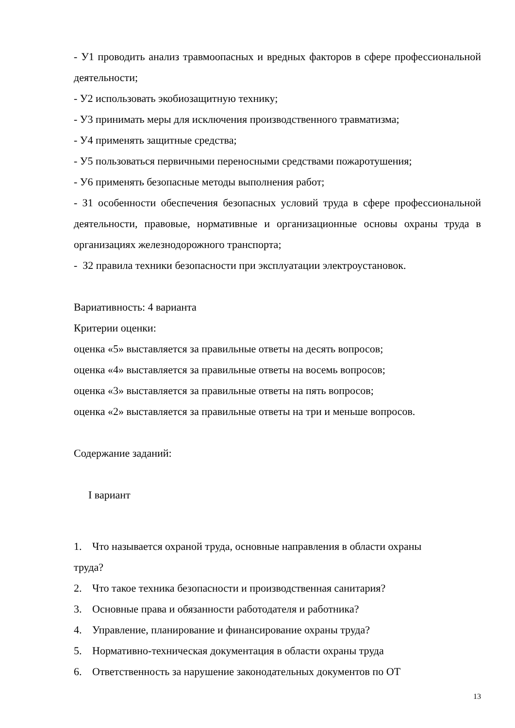- У1 проводить анализ травмоопасных и вредных факторов в сфере профессиональной деятельности;
- У2 использовать экобиозащитную технику;
- У3 принимать меры для исключения производственного травматизма;
- У4 применять защитные средства;
- У5 пользоваться первичными переносными средствами пожаротушения;
- У6 применять безопасные методы выполнения работ;
- З1 особенности обеспечения безопасных условий труда в сфере профессиональной деятельности, правовые, нормативные и организационные основы охраны труда в организациях железнодорожного транспорта;
- З2 правила техники безопасности при эксплуатации электроустановок.
Вариативность: 4 варианта
Критерии оценки:
оценка «5» выставляется за правильные ответы на десять вопросов;
оценка «4» выставляется за правильные ответы на восемь вопросов;
оценка «3» выставляется за правильные ответы на пять вопросов;
оценка «2» выставляется за правильные ответы на три и меньше вопросов.
Содержание заданий:
I вариант
1. Что называется охраной труда, основные направления в области охраны
труда?
2. Что такое техника безопасности и производственная санитария?
3. Основные права и обязанности работодателя и работника?
4. Управление, планирование и финансирование охраны труда?
5. Нормативно-техническая документация в области охраны труда
6. Ответственность за нарушение законодательных документов по ОТ
13